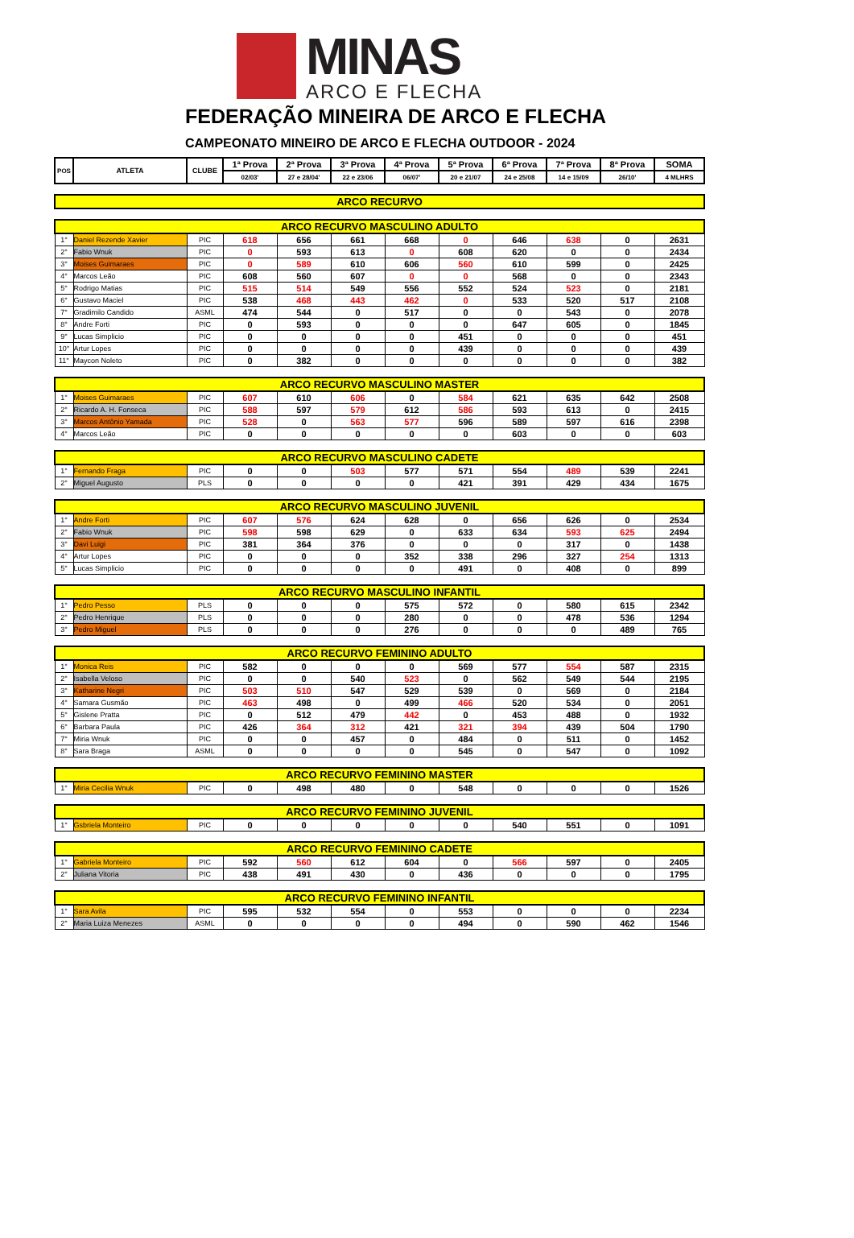MINAS
ARCO E FLECHA
FEDERAÇÃO MINEIRA DE ARCO E FLECHA
CAMPEONATO MINEIRO DE ARCO E FLECHA OUTDOOR - 2024
| POS | ATLETA | CLUBE | 1ª Prova | 2ª Prova | 3ª Prova | 4ª Prova | 5ª Prova | 6ª Prova | 7ª Prova | 8ª Prova | SOMA |
| --- | --- | --- | --- | --- | --- | --- | --- | --- | --- | --- | --- |
| | | | 02/03' | 27 e 28/04' | 22 e 23/06 | 06/07' | 20 e 21/07 | 24 e 25/08 | 14 e 15/09 | 26/10' | 4 MLHRS |
| ARCO RECURVO | | | | | | | | | | | |
| ARCO RECURVO MASCULINO ADULTO | | | | | | | | | | | |
| 1° | Daniel Rezende Xavier | PIC | 618 | 656 | 661 | 668 | 0 | 646 | 638 | 0 | 2631 |
| 2° | Fabio Wnuk | PIC | 0 | 593 | 613 | 0 | 608 | 620 | 0 | 0 | 2434 |
| 3° | Moises Guimaraes | PIC | 0 | 589 | 610 | 606 | 560 | 610 | 599 | 0 | 2425 |
| 4° | Marcos Leão | PIC | 608 | 560 | 607 | 0 | 0 | 568 | 0 | 0 | 2343 |
| 5° | Rodrigo Matias | PIC | 515 | 514 | 549 | 556 | 552 | 524 | 523 | 0 | 2181 |
| 6° | Gustavo Maciel | PIC | 538 | 468 | 443 | 462 | 0 | 533 | 520 | 517 | 2108 |
| 7° | Gradimilo Candido | ASML | 474 | 544 | 0 | 517 | 0 | 0 | 543 | 0 | 2078 |
| 8° | Andre Forti | PIC | 0 | 593 | 0 | 0 | 0 | 647 | 605 | 0 | 1845 |
| 9° | Lucas Simplicio | PIC | 0 | 0 | 0 | 0 | 451 | 0 | 0 | 0 | 451 |
| 10° | Artur Lopes | PIC | 0 | 0 | 0 | 0 | 439 | 0 | 0 | 0 | 439 |
| 11° | Maycon Noleto | PIC | 0 | 382 | 0 | 0 | 0 | 0 | 0 | 0 | 382 |
| ARCO RECURVO MASCULINO MASTER | | | | | | | | | | | |
| 1° | Moises Guimaraes | PIC | 607 | 610 | 606 | 0 | 584 | 621 | 635 | 642 | 2508 |
| 2° | Ricardo A. H. Fonseca | PIC | 588 | 597 | 579 | 612 | 586 | 593 | 613 | 0 | 2415 |
| 3° | Marcos Antônio Yamada | PIC | 528 | 0 | 563 | 577 | 596 | 589 | 597 | 616 | 2398 |
| 4° | Marcos Leão | PIC | 0 | 0 | 0 | 0 | 0 | 603 | 0 | 0 | 603 |
| ARCO RECURVO MASCULINO CADETE | | | | | | | | | | | |
| 1° | Fernando Fraga | PIC | 0 | 0 | 503 | 577 | 571 | 554 | 489 | 539 | 2241 |
| 2° | Miguel Augusto | PLS | 0 | 0 | 0 | 0 | 421 | 391 | 429 | 434 | 1675 |
| ARCO RECURVO MASCULINO JUVENIL | | | | | | | | | | | |
| 1° | Andre Forti | PIC | 607 | 576 | 624 | 628 | 0 | 656 | 626 | 0 | 2534 |
| 2° | Fabio Wnuk | PIC | 598 | 598 | 629 | 0 | 633 | 634 | 593 | 625 | 2494 |
| 3° | Davi Luigi | PIC | 381 | 364 | 376 | 0 | 0 | 0 | 317 | 0 | 1438 |
| 4° | Artur Lopes | PIC | 0 | 0 | 0 | 352 | 338 | 296 | 327 | 254 | 1313 |
| 5° | Lucas Simplicio | PIC | 0 | 0 | 0 | 0 | 491 | 0 | 408 | 0 | 899 |
| ARCO RECURVO MASCULINO INFANTIL | | | | | | | | | | | |
| 1° | Pedro Pesso | PLS | 0 | 0 | 0 | 575 | 572 | 0 | 580 | 615 | 2342 |
| 2° | Pedro Henrique | PLS | 0 | 0 | 0 | 280 | 0 | 0 | 478 | 536 | 1294 |
| 3° | Pedro Miguel | PLS | 0 | 0 | 0 | 276 | 0 | 0 | 0 | 489 | 765 |
| ARCO RECURVO FEMININO ADULTO | | | | | | | | | | | |
| 1° | Monica Reis | PIC | 582 | 0 | 0 | 0 | 569 | 577 | 554 | 587 | 2315 |
| 2° | Isabella Veloso | PIC | 0 | 0 | 540 | 523 | 0 | 562 | 549 | 544 | 2195 |
| 3° | Katharine Negri | PIC | 503 | 510 | 547 | 529 | 539 | 0 | 569 | 0 | 2184 |
| 4° | Samara Gusmão | PIC | 463 | 498 | 0 | 499 | 466 | 520 | 534 | 0 | 2051 |
| 5° | Gislene Pratta | PIC | 0 | 512 | 479 | 442 | 0 | 453 | 488 | 0 | 1932 |
| 6° | Barbara Paula | PIC | 426 | 364 | 312 | 421 | 321 | 394 | 439 | 504 | 1790 |
| 7° | Miria Wnuk | PIC | 0 | 0 | 457 | 0 | 484 | 0 | 511 | 0 | 1452 |
| 8° | Sara Braga | ASML | 0 | 0 | 0 | 0 | 545 | 0 | 547 | 0 | 1092 |
| ARCO RECURVO FEMININO MASTER | | | | | | | | | | | |
| 1° | Miria Cecilia Wnuk | PIC | 0 | 498 | 480 | 0 | 548 | 0 | 0 | 0 | 1526 |
| ARCO RECURVO FEMININO JUVENIL | | | | | | | | | | | |
| 1° | Gsbriela Monteiro | PIC | 0 | 0 | 0 | 0 | 0 | 540 | 551 | 0 | 1091 |
| ARCO RECURVO FEMININO CADETE | | | | | | | | | | | |
| 1° | Gabriela Monteiro | PIC | 592 | 560 | 612 | 604 | 0 | 566 | 597 | 0 | 2405 |
| 2° | Juliana Vitoria | PIC | 438 | 491 | 430 | 0 | 436 | 0 | 0 | 0 | 1795 |
| ARCO RECURVO FEMININO INFANTIL | | | | | | | | | | | |
| 1° | Sara Avila | PIC | 595 | 532 | 554 | 0 | 553 | 0 | 0 | 0 | 2234 |
| 2° | Maria Luiza Menezes | ASML | 0 | 0 | 0 | 0 | 494 | 0 | 590 | 462 | 1546 |